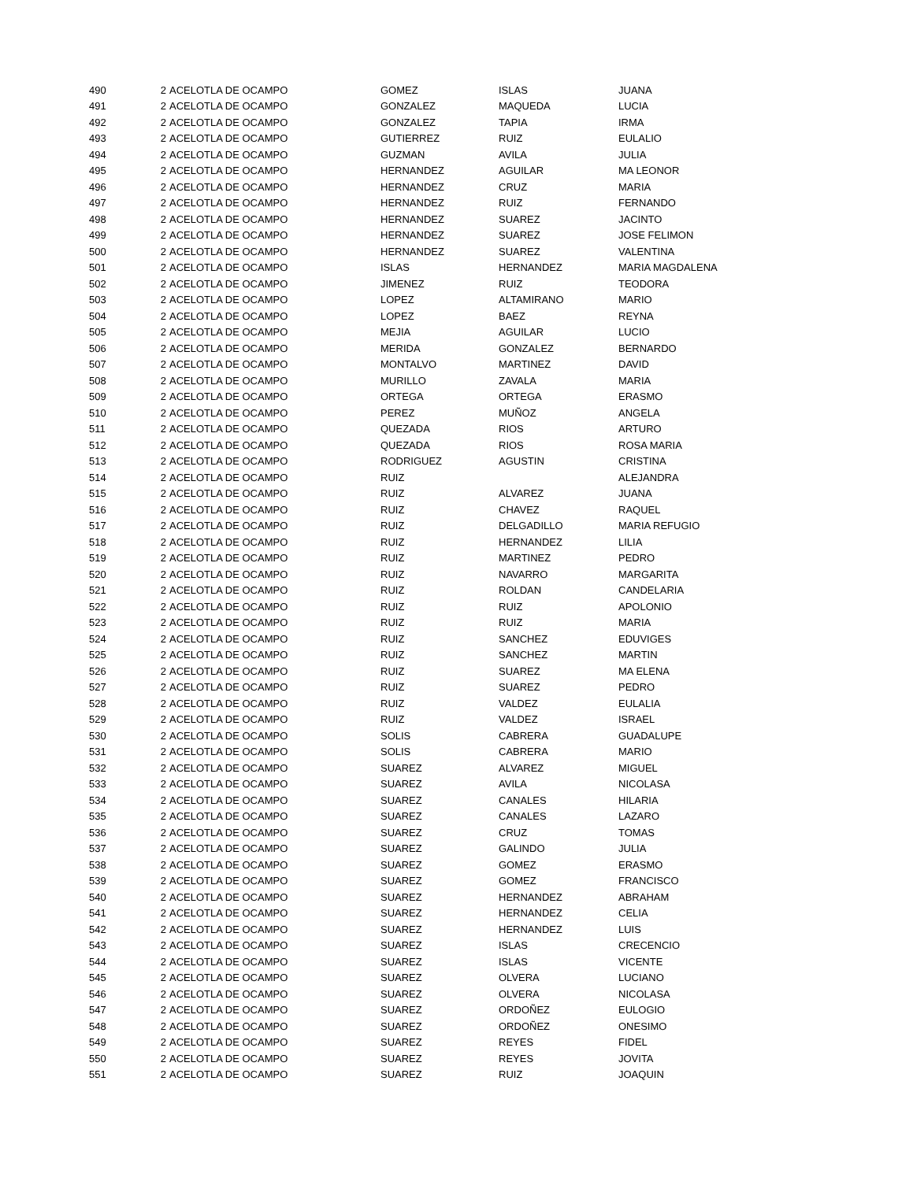| 490 | 2 | ACELOTLA DE OCAMPO | GOMEZ | ISLAS | JUANA |
| 491 | 2 | ACELOTLA DE OCAMPO | GONZALEZ | MAQUEDA | LUCIA |
| 492 | 2 | ACELOTLA DE OCAMPO | GONZALEZ | TAPIA | IRMA |
| 493 | 2 | ACELOTLA DE OCAMPO | GUTIERREZ | RUIZ | EULALIO |
| 494 | 2 | ACELOTLA DE OCAMPO | GUZMAN | AVILA | JULIA |
| 495 | 2 | ACELOTLA DE OCAMPO | HERNANDEZ | AGUILAR | MA LEONOR |
| 496 | 2 | ACELOTLA DE OCAMPO | HERNANDEZ | CRUZ | MARIA |
| 497 | 2 | ACELOTLA DE OCAMPO | HERNANDEZ | RUIZ | FERNANDO |
| 498 | 2 | ACELOTLA DE OCAMPO | HERNANDEZ | SUAREZ | JACINTO |
| 499 | 2 | ACELOTLA DE OCAMPO | HERNANDEZ | SUAREZ | JOSE FELIMON |
| 500 | 2 | ACELOTLA DE OCAMPO | HERNANDEZ | SUAREZ | VALENTINA |
| 501 | 2 | ACELOTLA DE OCAMPO | ISLAS | HERNANDEZ | MARIA MAGDALENA |
| 502 | 2 | ACELOTLA DE OCAMPO | JIMENEZ | RUIZ | TEODORA |
| 503 | 2 | ACELOTLA DE OCAMPO | LOPEZ | ALTAMIRANO | MARIO |
| 504 | 2 | ACELOTLA DE OCAMPO | LOPEZ | BAEZ | REYNA |
| 505 | 2 | ACELOTLA DE OCAMPO | MEJIA | AGUILAR | LUCIO |
| 506 | 2 | ACELOTLA DE OCAMPO | MERIDA | GONZALEZ | BERNARDO |
| 507 | 2 | ACELOTLA DE OCAMPO | MONTALVO | MARTINEZ | DAVID |
| 508 | 2 | ACELOTLA DE OCAMPO | MURILLO | ZAVALA | MARIA |
| 509 | 2 | ACELOTLA DE OCAMPO | ORTEGA | ORTEGA | ERASMO |
| 510 | 2 | ACELOTLA DE OCAMPO | PEREZ | MUÑOZ | ANGELA |
| 511 | 2 | ACELOTLA DE OCAMPO | QUEZADA | RIOS | ARTURO |
| 512 | 2 | ACELOTLA DE OCAMPO | QUEZADA | RIOS | ROSA MARIA |
| 513 | 2 | ACELOTLA DE OCAMPO | RODRIGUEZ | AGUSTIN | CRISTINA |
| 514 | 2 | ACELOTLA DE OCAMPO | RUIZ | | ALEJANDRA |
| 515 | 2 | ACELOTLA DE OCAMPO | RUIZ | ALVAREZ | JUANA |
| 516 | 2 | ACELOTLA DE OCAMPO | RUIZ | CHAVEZ | RAQUEL |
| 517 | 2 | ACELOTLA DE OCAMPO | RUIZ | DELGADILLO | MARIA REFUGIO |
| 518 | 2 | ACELOTLA DE OCAMPO | RUIZ | HERNANDEZ | LILIA |
| 519 | 2 | ACELOTLA DE OCAMPO | RUIZ | MARTINEZ | PEDRO |
| 520 | 2 | ACELOTLA DE OCAMPO | RUIZ | NAVARRO | MARGARITA |
| 521 | 2 | ACELOTLA DE OCAMPO | RUIZ | ROLDAN | CANDELARIA |
| 522 | 2 | ACELOTLA DE OCAMPO | RUIZ | RUIZ | APOLONIO |
| 523 | 2 | ACELOTLA DE OCAMPO | RUIZ | RUIZ | MARIA |
| 524 | 2 | ACELOTLA DE OCAMPO | RUIZ | SANCHEZ | EDUVIGES |
| 525 | 2 | ACELOTLA DE OCAMPO | RUIZ | SANCHEZ | MARTIN |
| 526 | 2 | ACELOTLA DE OCAMPO | RUIZ | SUAREZ | MA ELENA |
| 527 | 2 | ACELOTLA DE OCAMPO | RUIZ | SUAREZ | PEDRO |
| 528 | 2 | ACELOTLA DE OCAMPO | RUIZ | VALDEZ | EULALIA |
| 529 | 2 | ACELOTLA DE OCAMPO | RUIZ | VALDEZ | ISRAEL |
| 530 | 2 | ACELOTLA DE OCAMPO | SOLIS | CABRERA | GUADALUPE |
| 531 | 2 | ACELOTLA DE OCAMPO | SOLIS | CABRERA | MARIO |
| 532 | 2 | ACELOTLA DE OCAMPO | SUAREZ | ALVAREZ | MIGUEL |
| 533 | 2 | ACELOTLA DE OCAMPO | SUAREZ | AVILA | NICOLASA |
| 534 | 2 | ACELOTLA DE OCAMPO | SUAREZ | CANALES | HILARIA |
| 535 | 2 | ACELOTLA DE OCAMPO | SUAREZ | CANALES | LAZARO |
| 536 | 2 | ACELOTLA DE OCAMPO | SUAREZ | CRUZ | TOMAS |
| 537 | 2 | ACELOTLA DE OCAMPO | SUAREZ | GALINDO | JULIA |
| 538 | 2 | ACELOTLA DE OCAMPO | SUAREZ | GOMEZ | ERASMO |
| 539 | 2 | ACELOTLA DE OCAMPO | SUAREZ | GOMEZ | FRANCISCO |
| 540 | 2 | ACELOTLA DE OCAMPO | SUAREZ | HERNANDEZ | ABRAHAM |
| 541 | 2 | ACELOTLA DE OCAMPO | SUAREZ | HERNANDEZ | CELIA |
| 542 | 2 | ACELOTLA DE OCAMPO | SUAREZ | HERNANDEZ | LUIS |
| 543 | 2 | ACELOTLA DE OCAMPO | SUAREZ | ISLAS | CRECENCIO |
| 544 | 2 | ACELOTLA DE OCAMPO | SUAREZ | ISLAS | VICENTE |
| 545 | 2 | ACELOTLA DE OCAMPO | SUAREZ | OLVERA | LUCIANO |
| 546 | 2 | ACELOTLA DE OCAMPO | SUAREZ | OLVERA | NICOLASA |
| 547 | 2 | ACELOTLA DE OCAMPO | SUAREZ | ORDOÑEZ | EULOGIO |
| 548 | 2 | ACELOTLA DE OCAMPO | SUAREZ | ORDOÑEZ | ONESIMO |
| 549 | 2 | ACELOTLA DE OCAMPO | SUAREZ | REYES | FIDEL |
| 550 | 2 | ACELOTLA DE OCAMPO | SUAREZ | REYES | JOVITA |
| 551 | 2 | ACELOTLA DE OCAMPO | SUAREZ | RUIZ | JOAQUIN |